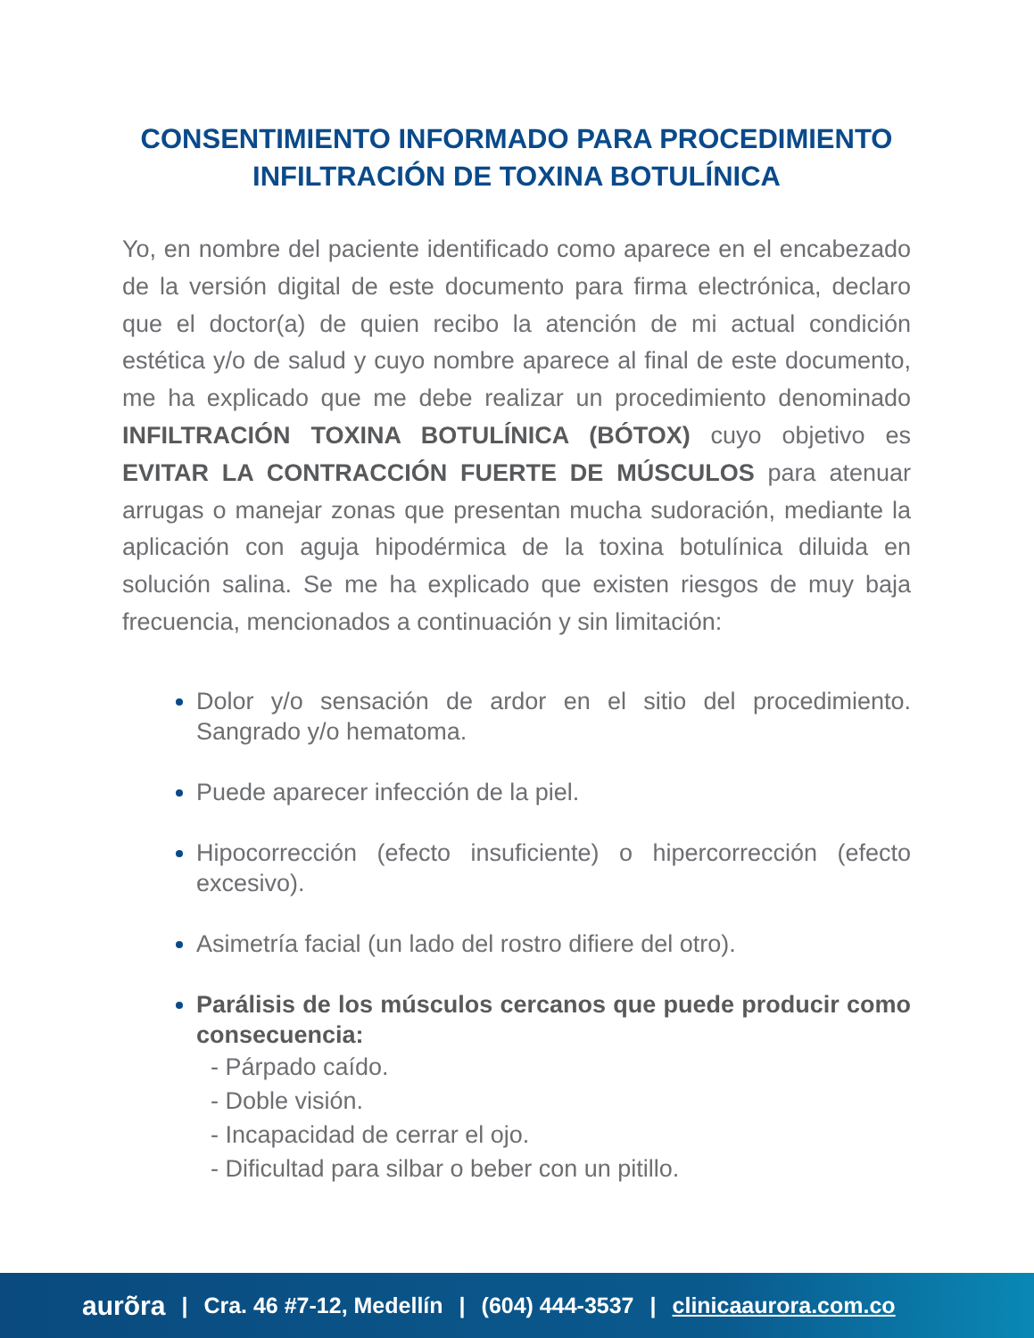CONSENTIMIENTO INFORMADO PARA PROCEDIMIENTO
INFILTRACIÓN DE TOXINA BOTULÍNICA
Yo, en nombre del paciente identificado como aparece en el encabezado de la versión digital de este documento para firma electrónica, declaro que el doctor(a) de quien recibo la atención de mi actual condición estética y/o de salud y cuyo nombre aparece al final de este documento, me ha explicado que me debe realizar un procedimiento denominado INFILTRACIÓN TOXINA BOTULÍNICA (BÓTOX) cuyo objetivo es EVITAR LA CONTRACCIÓN FUERTE DE MÚSCULOS para atenuar arrugas o manejar zonas que presentan mucha sudoración, mediante la aplicación con aguja hipodérmica de la toxina botulínica diluida en solución salina. Se me ha explicado que existen riesgos de muy baja frecuencia, mencionados a continuación y sin limitación:
Dolor y/o sensación de ardor en el sitio del procedimiento. Sangrado y/o hematoma.
Puede aparecer infección de la piel.
Hipocorrección (efecto insuficiente) o hipercorrección (efecto excesivo).
Asimetría facial (un lado del rostro difiere del otro).
Parálisis de los músculos cercanos que puede producir como consecuencia:
- Párpado caído.
- Doble visión.
- Incapacidad de cerrar el ojo.
- Dificultad para silbar o beber con un pitillo.
aurõra | Cra. 46 #7-12, Medellín | (604) 444-3537 | clinicaaurora.com.co